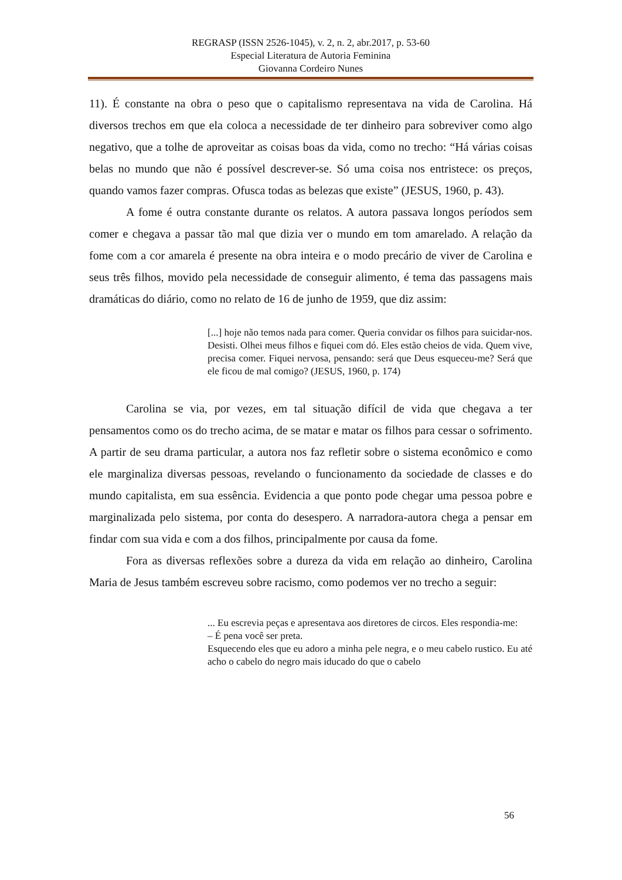REGRASP (ISSN 2526-1045), v. 2, n. 2, abr.2017, p. 53-60
Especial Literatura de Autoria Feminina
Giovanna Cordeiro Nunes
11). É constante na obra o peso que o capitalismo representava na vida de Carolina. Há diversos trechos em que ela coloca a necessidade de ter dinheiro para sobreviver como algo negativo, que a tolhe de aproveitar as coisas boas da vida, como no trecho: “Há várias coisas belas no mundo que não é possível descrever-se. Só uma coisa nos entristece: os preços, quando vamos fazer compras. Ofusca todas as belezas que existe” (JESUS, 1960, p. 43).
A fome é outra constante durante os relatos. A autora passava longos períodos sem comer e chegava a passar tão mal que dizia ver o mundo em tom amarelado. A relação da fome com a cor amarela é presente na obra inteira e o modo precário de viver de Carolina e seus três filhos, movido pela necessidade de conseguir alimento, é tema das passagens mais dramáticas do diário, como no relato de 16 de junho de 1959, que diz assim:
[...] hoje não temos nada para comer. Queria convidar os filhos para suicidar-nos. Desisti. Olhei meus filhos e fiquei com dó. Eles estão cheios de vida. Quem vive, precisa comer. Fiquei nervosa, pensando: será que Deus esqueceu-me? Será que ele ficou de mal comigo? (JESUS, 1960, p. 174)
Carolina se via, por vezes, em tal situação difícil de vida que chegava a ter pensamentos como os do trecho acima, de se matar e matar os filhos para cessar o sofrimento. A partir de seu drama particular, a autora nos faz refletir sobre o sistema econômico e como ele marginaliza diversas pessoas, revelando o funcionamento da sociedade de classes e do mundo capitalista, em sua essência. Evidencia a que ponto pode chegar uma pessoa pobre e marginalizada pelo sistema, por conta do desespero. A narradora-autora chega a pensar em findar com sua vida e com a dos filhos, principalmente por causa da fome.
Fora as diversas reflexões sobre a dureza da vida em relação ao dinheiro, Carolina Maria de Jesus também escreveu sobre racismo, como podemos ver no trecho a seguir:
... Eu escrevia peças e apresentava aos diretores de circos. Eles respondia-me:
– É pena você ser preta.
Esquecendo eles que eu adoro a minha pele negra, e o meu cabelo rustico. Eu até acho o cabelo do negro mais iducado do que o cabelo
56